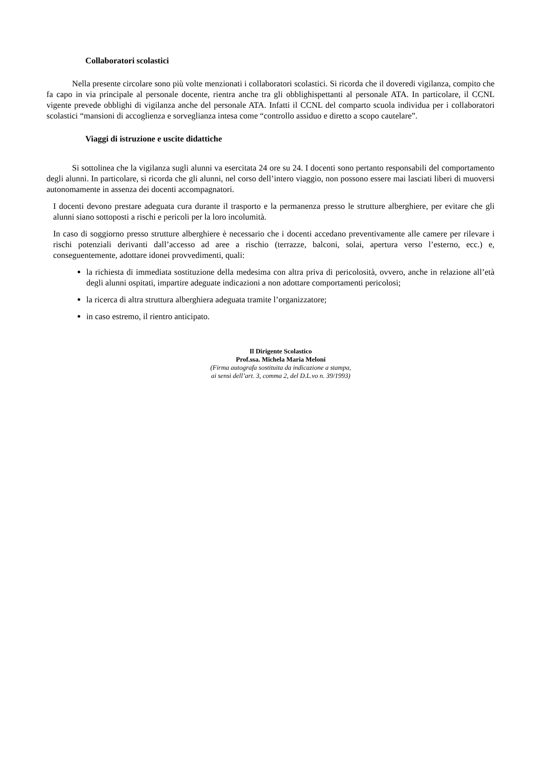Collaboratori scolastici
Nella presente circolare sono più volte menzionati i collaboratori scolastici. Si ricorda che il doveredi vigilanza, compito che fa capo in via principale al personale docente, rientra anche tra gli obblighispettanti al personale ATA. In particolare, il CCNL vigente prevede obblighi di vigilanza anche del personale ATA. Infatti il CCNL del comparto scuola individua per i collaboratori scolastici “mansioni di accoglienza e sorveglianza intesa come “controllo assiduo e diretto a scopo cautelare”.
Viaggi di istruzione e uscite didattiche
Si sottolinea che la vigilanza sugli alunni va esercitata 24 ore su 24. I docenti sono pertanto responsabili del comportamento degli alunni. In particolare, si ricorda che gli alunni, nel corso dell’intero viaggio, non possono essere mai lasciati liberi di muoversi autonomamente in assenza dei docenti accompagnatori.
I docenti devono prestare adeguata cura durante il trasporto e la permanenza presso le strutture alberghiere, per evitare che gli alunni siano sottoposti a rischi e pericoli per la loro incolumità.
In caso di soggiorno presso strutture alberghiere è necessario che i docenti accedano preventivamente alle camere per rilevare i rischi potenziali derivanti dall’accesso ad aree a rischio (terrazze, balconi, solai, apertura verso l’esterno, ecc.) e, conseguentemente, adottare idonei provvedimenti, quali:
la richiesta di immediata sostituzione della medesima con altra priva di pericolosità, ovvero, anche in relazione all’età degli alunni ospitati, impartire adeguate indicazioni a non adottare comportamenti pericolosi;
la ricerca di altra struttura alberghiera adeguata tramite l’organizzatore;
in caso estremo, il rientro anticipato.
Il Dirigente Scolastico
Prof.ssa. Michela Maria Meloni
(Firma autografa sostituita da indicazione a stampa,
ai sensi dell’art. 3, comma 2, del D.L.vo n. 39/1993)